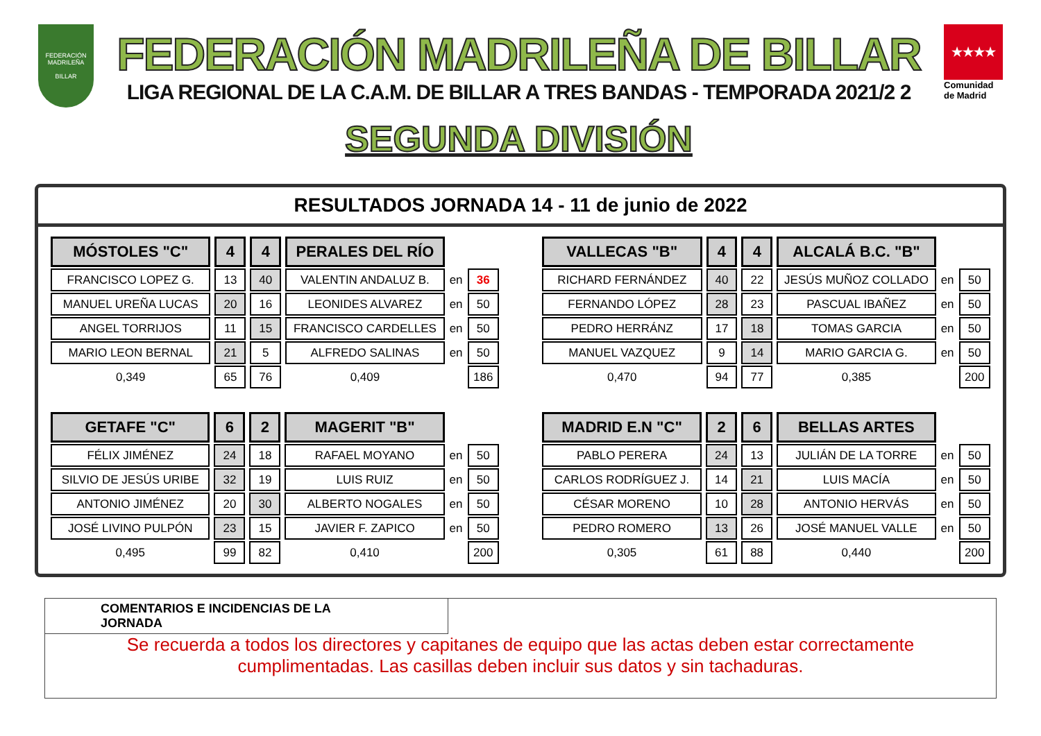FEDERACIÓN MADRILEÑA
BILLAR
FEDERACIÓN MADRILEÑA DE BILLAR
LIGA REGIONAL DE LA C.A.M. DE BILLAR A TRES BANDAS - TEMPORADA 2021/2 2
SEGUNDA DIVISIÓN
★★★★
Comunidad de Madrid
RESULTADOS JORNADA 14 - 11 de junio de 2022
| MÓSTOLES "C" | 4 | 4 | PERALES DEL RÍO | | |
| FRANCISCO LOPEZ G. | 13 | 40 | VALENTIN ANDALUZ B. | en | 36 |
| MANUEL UREÑA LUCAS | 20 | 16 | LEONIDES ALVAREZ | en | 50 |
| ANGEL TORRIJOS | 11 | 15 | FRANCISCO CARDELLES | en | 50 |
| MARIO LEON BERNAL | 21 | 5 | ALFREDO SALINAS | en | 50 |
| 0,349 | 65 | 76 | 0,409 | | 186 |
| VALLECAS "B" | 4 | 4 | ALCALÁ B.C. "B" | | |
| RICHARD FERNÁNDEZ | 40 | 22 | JESÚS MUÑOZ COLLADO | en | 50 |
| FERNANDO LÓPEZ | 28 | 23 | PASCUAL IBAÑEZ | en | 50 |
| PEDRO HERRÁNZ | 17 | 18 | TOMAS GARCIA | en | 50 |
| MANUEL VAZQUEZ | 9 | 14 | MARIO GARCIA G. | en | 50 |
| 0,470 | 94 | 77 | 0,385 | | 200 |
| GETAFE "C" | 6 | 2 | MAGERIT "B" | | |
| FÉLIX JIMÉNEZ | 24 | 18 | RAFAEL MOYANO | en | 50 |
| SILVIO DE JESÚS URIBE | 32 | 19 | LUIS RUIZ | en | 50 |
| ANTONIO JIMÉNEZ | 20 | 30 | ALBERTO NOGALES | en | 50 |
| JOSÉ LIVINO PULPÓN | 23 | 15 | JAVIER F. ZAPICO | en | 50 |
| 0,495 | 99 | 82 | 0,410 | | 200 |
| MADRID E.N "C" | 2 | 6 | BELLAS ARTES | | |
| PABLO PERERA | 24 | 13 | JULIÁN DE LA TORRE | en | 50 |
| CARLOS RODRÍGUEZ J. | 14 | 21 | LUIS MACÍA | en | 50 |
| CÉSAR MORENO | 10 | 28 | ANTONIO HERVÁS | en | 50 |
| PEDRO ROMERO | 13 | 26 | JOSÉ MANUEL VALLE | en | 50 |
| 0,305 | 61 | 88 | 0,440 | | 200 |
COMENTARIOS E INCIDENCIAS DE LA JORNADA
Se recuerda a todos los directores y capitanes de equipo que las actas deben estar correctamente
cumplimentadas. Las casillas deben incluir sus datos y sin tachaduras.